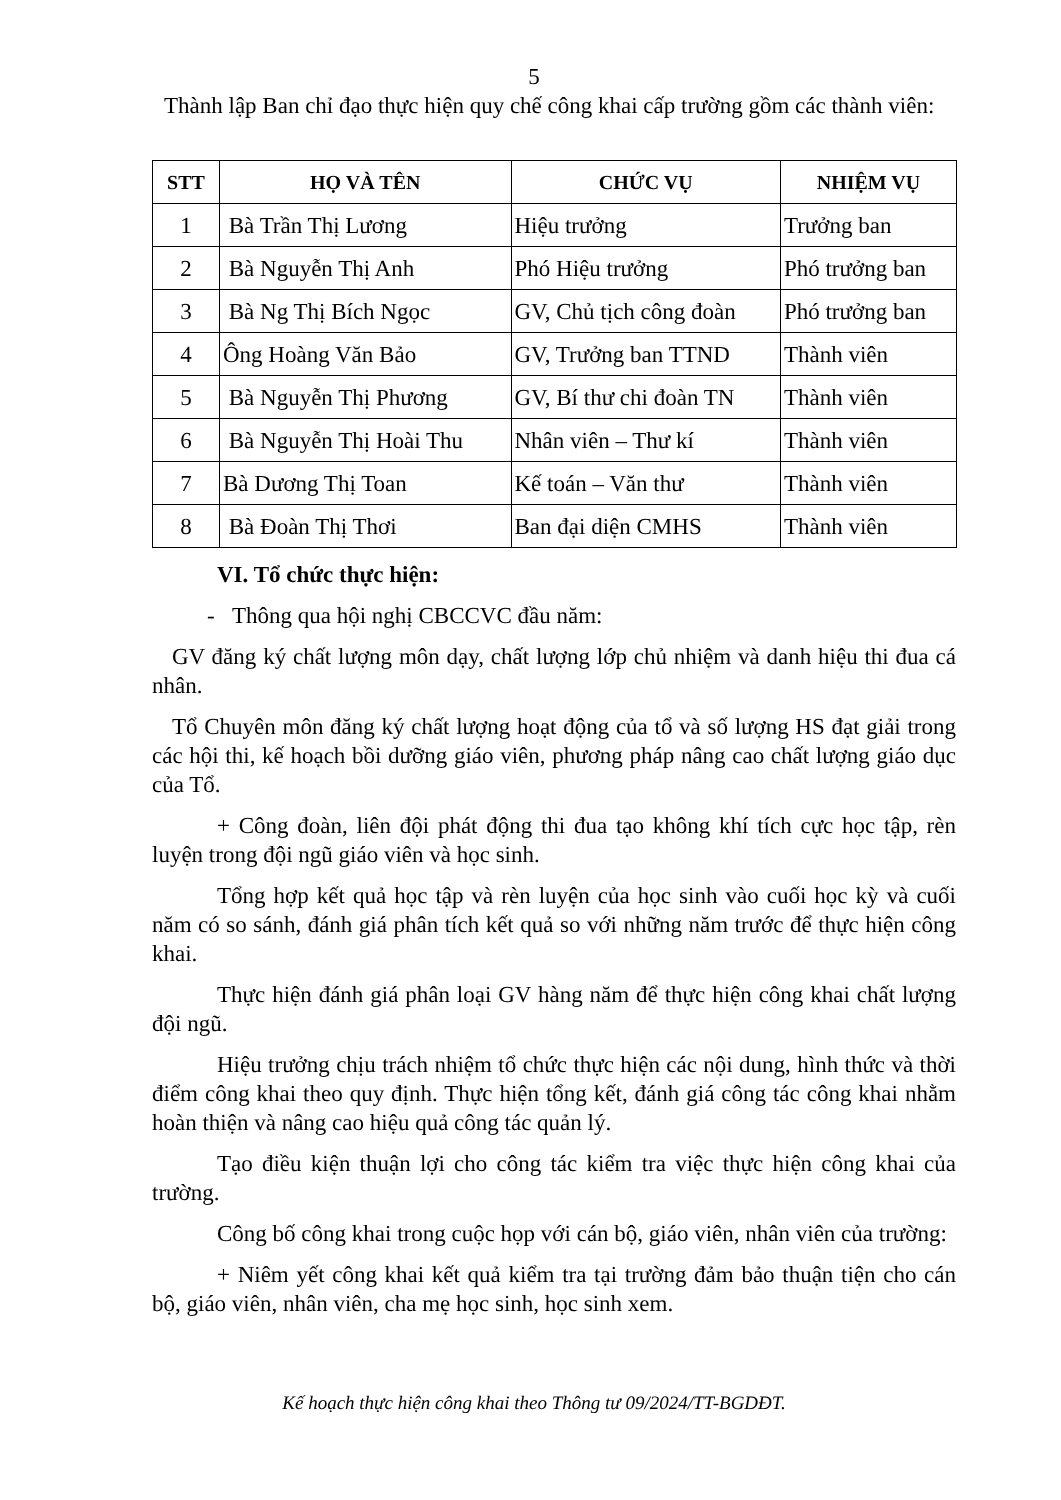5
Thành lập Ban chỉ đạo thực hiện quy chế công khai cấp trường gồm các thành viên:
| STT | HỌ VÀ TÊN | CHỨC VỤ | NHIỆM VỤ |
| --- | --- | --- | --- |
| 1 | Bà Trần Thị Lương | Hiệu trưởng | Trưởng ban |
| 2 | Bà Nguyễn Thị Anh | Phó Hiệu trưởng | Phó trưởng ban |
| 3 | Bà Ng Thị Bích Ngọc | GV, Chủ tịch công đoàn | Phó trưởng ban |
| 4 | Ông Hoàng Văn Bảo | GV, Trưởng ban TTND | Thành viên |
| 5 | Bà Nguyễn Thị Phương | GV, Bí thư chi đoàn TN | Thành viên |
| 6 | Bà Nguyễn Thị Hoài Thu | Nhân viên – Thư kí | Thành viên |
| 7 | Bà Dương Thị Toan | Kế toán – Văn thư | Thành viên |
| 8 | Bà Đoàn Thị Thơi | Ban đại diện CMHS | Thành viên |
VI. Tổ chức thực hiện:
- Thông qua hội nghị CBCCVC đầu năm:
GV đăng ký chất lượng môn dạy, chất lượng lớp chủ nhiệm và danh hiệu thi đua cá nhân.
Tổ Chuyên môn đăng ký chất lượng hoạt động của tổ và số lượng HS đạt giải trong các hội thi, kế hoạch bồi dưỡng giáo viên, phương pháp nâng cao chất lượng giáo dục của Tổ.
+ Công đoàn, liên đội phát động thi đua tạo không khí tích cực học tập, rèn luyện trong đội ngũ giáo viên và học sinh.
Tổng hợp kết quả học tập và rèn luyện của học sinh vào cuối học kỳ và cuối năm có so sánh, đánh giá phân tích kết quả so với những năm trước để thực hiện công khai.
Thực hiện đánh giá phân loại GV hàng năm để thực hiện công khai chất lượng đội ngũ.
Hiệu trưởng chịu trách nhiệm tổ chức thực hiện các nội dung, hình thức và thời điểm công khai theo quy định. Thực hiện tổng kết, đánh giá công tác công khai nhằm hoàn thiện và nâng cao hiệu quả công tác quản lý.
Tạo điều kiện thuận lợi cho công tác kiểm tra việc thực hiện công khai của trường.
Công bố công khai trong cuộc họp với cán bộ, giáo viên, nhân viên của trường:
+ Niêm yết công khai kết quả kiểm tra tại trường đảm bảo thuận tiện cho cán bộ, giáo viên, nhân viên, cha mẹ học sinh, học sinh xem.
Kế hoạch thực hiện công khai theo Thông tư 09/2024/TT-BGDĐT.